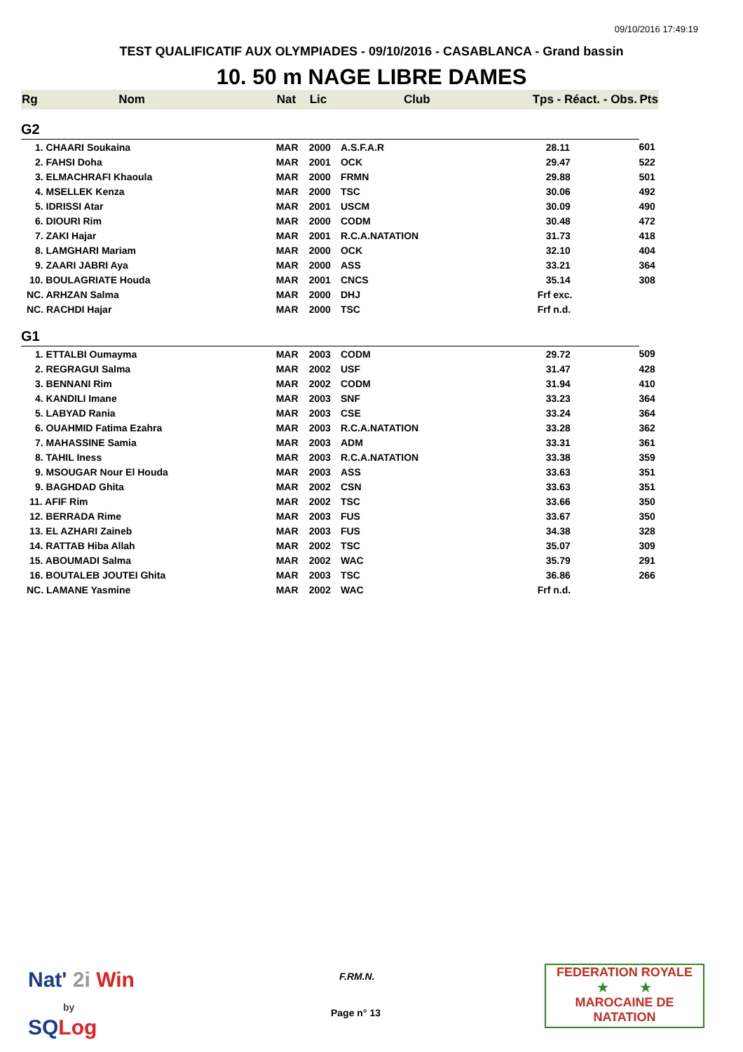09/10/2016 17:49:19
TEST QUALIFICATIF AUX OLYMPIADES - 09/10/2016 - CASABLANCA - Grand bassin
10. 50 m NAGE LIBRE DAMES
| Rg | Nom | Nat | Lic | Club | Tps - Réact. - Obs. | Pts |
| --- | --- | --- | --- | --- | --- | --- |
| G2 | | | | | | |
| 1. CHAARI Soukaina | | MAR | 2000 | A.S.F.A.R | 28.11 | 601 |
| 2. FAHSI Doha | | MAR | 2001 | OCK | 29.47 | 522 |
| 3. ELMACHRAFI Khaoula | | MAR | 2000 | FRMN | 29.88 | 501 |
| 4. MSELLEK Kenza | | MAR | 2000 | TSC | 30.06 | 492 |
| 5. IDRISSI Atar | | MAR | 2001 | USCM | 30.09 | 490 |
| 6. DIOURI Rim | | MAR | 2000 | CODM | 30.48 | 472 |
| 7. ZAKI Hajar | | MAR | 2001 | R.C.A.NATATION | 31.73 | 418 |
| 8. LAMGHARI Mariam | | MAR | 2000 | OCK | 32.10 | 404 |
| 9. ZAARI JABRI Aya | | MAR | 2000 | ASS | 33.21 | 364 |
| 10. BOULAGRIATE Houda | | MAR | 2001 | CNCS | 35.14 | 308 |
| NC. ARHZAN Salma | | MAR | 2000 | DHJ | Frf exc. | |
| NC. RACHDI Hajar | | MAR | 2000 | TSC | Frf n.d. | |
| G1 | | | | | | |
| 1. ETTALBI Oumayma | | MAR | 2003 | CODM | 29.72 | 509 |
| 2. REGRAGUI Salma | | MAR | 2002 | USF | 31.47 | 428 |
| 3. BENNANI Rim | | MAR | 2002 | CODM | 31.94 | 410 |
| 4. KANDILI Imane | | MAR | 2003 | SNF | 33.23 | 364 |
| 5. LABYAD Rania | | MAR | 2003 | CSE | 33.24 | 364 |
| 6. OUAHMID Fatima Ezahra | | MAR | 2003 | R.C.A.NATATION | 33.28 | 362 |
| 7. MAHASSINE Samia | | MAR | 2003 | ADM | 33.31 | 361 |
| 8. TAHIL Iness | | MAR | 2003 | R.C.A.NATATION | 33.38 | 359 |
| 9. MSOUGAR Nour El Houda | | MAR | 2003 | ASS | 33.63 | 351 |
| 9. BAGHDAD Ghita | | MAR | 2002 | CSN | 33.63 | 351 |
| 11. AFIF Rim | | MAR | 2002 | TSC | 33.66 | 350 |
| 12. BERRADA Rime | | MAR | 2003 | FUS | 33.67 | 350 |
| 13. EL AZHARI Zaineb | | MAR | 2003 | FUS | 34.38 | 328 |
| 14. RATTAB Hiba Allah | | MAR | 2002 | TSC | 35.07 | 309 |
| 15. ABOUMADI Salma | | MAR | 2002 | WAC | 35.79 | 291 |
| 16. BOUTALEB JOUTEI Ghita | | MAR | 2003 | TSC | 36.86 | 266 |
| NC. LAMANE Yasmine | | MAR | 2002 | WAC | Frf n.d. | |
Nat' 2i Win
by
SQ Log
F.RM.N.
Page n° 13
FEDERATION ROYALE
★ ★
MAROCAINE DE NATATION